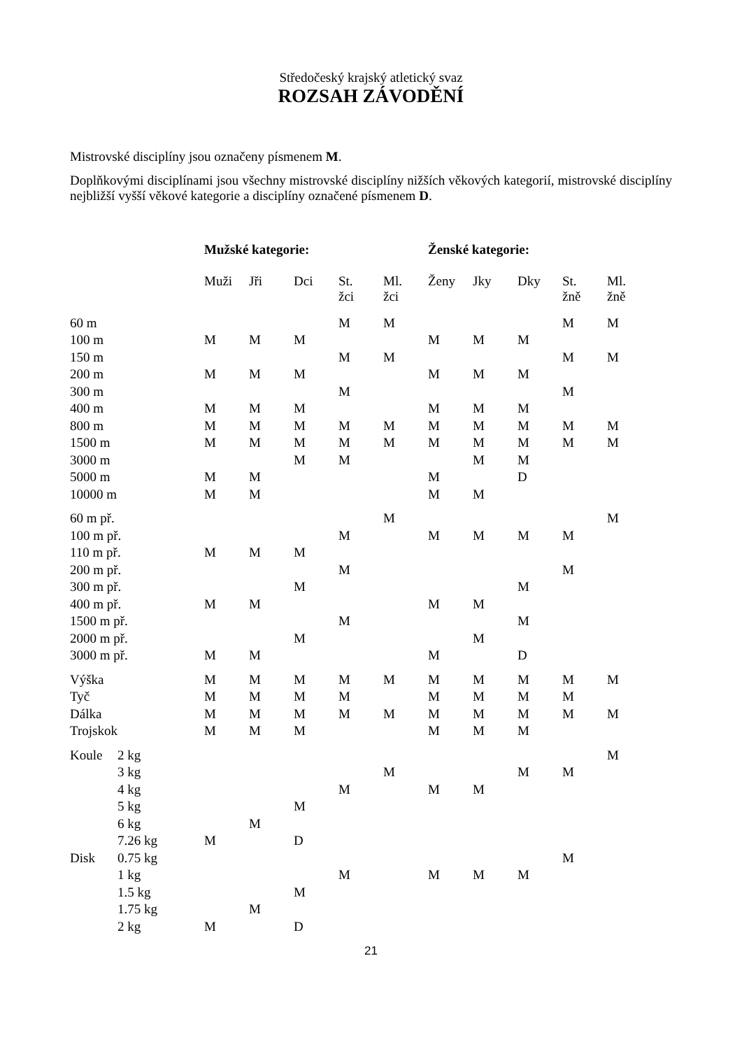Středočeský krajský atletický svaz
ROZSAH ZÁVODĚNÍ
Mistrovské disciplíny jsou označeny písmenem M.
Doplňkovými disciplínami jsou všechny mistrovské disciplíny nižších věkových kategorií, mistrovské disciplíny nejbližší vyšší věkové kategorie a disciplíny označené písmenem D.
| | | Mužské kategorie: | | | | | Ženské kategorie: | | | | |
| --- | --- | --- | --- | --- | --- | --- | --- | --- | --- | --- | --- |
| | | Muži | Jři | Dci | St. žci | Ml. žci | Ženy | Jky | Dky | St. žně | Ml. žně |
| 60 m | | | | | M | M | | | | M | M |
| 100 m | | M | M | M | | | M | M | M | | |
| 150 m | | | | | M | M | | | | M | M |
| 200 m | | M | M | M | | | M | M | M | | |
| 300 m | | | | | M | | | | | M | |
| 400 m | | M | M | M | | | M | M | M | | |
| 800 m | | M | M | M | M | M | M | M | M | M | M |
| 1500 m | | M | M | M | M | M | M | M | M | M | M |
| 3000 m | | | | M | M | | | M | M | | |
| 5000 m | | M | M | | | | M | | D | | |
| 10000 m | | M | M | | | | M | M | | | |
| 60 m př. | | | | | | M | | | | | M |
| 100 m př. | | | | | M | | M | M | M | M | |
| 110 m př. | | M | M | M | | | | | | | |
| 200 m př. | | | | | M | | | | | M | |
| 300 m př. | | | | M | | | | | M | | |
| 400 m př. | | M | M | | | | M | M | | | |
| 1500 m př. | | | | | M | | | | M | | |
| 2000 m př. | | | | M | | | | M | | | |
| 3000 m př. | | M | M | | | | M | | D | | |
| Výška | | M | M | M | M | M | M | M | M | M | M |
| Tyč | | M | M | M | M | | M | M | M | M | |
| Dálka | | M | M | M | M | M | M | M | M | M | M |
| Trojskok | | M | M | M | | | M | M | M | | |
| Koule | 2 kg | | | | | | | | | | M |
| | 3 kg | | | | | M | | | M | M | |
| | 4 kg | | | | M | | M | M | | | |
| | 5 kg | | | M | | | | | | | |
| | 6 kg | | M | | | | | | | | |
| | 7.26 kg | M | | D | | | | | | | |
| Disk | 0.75 kg | | | | | | | | | M | |
| | 1 kg | | | | M | | M | M | M | | |
| | 1.5 kg | | | M | | | | | | | |
| | 1.75 kg | | M | | | | | | | | |
| | 2 kg | M | | D | | | | | | | |
21